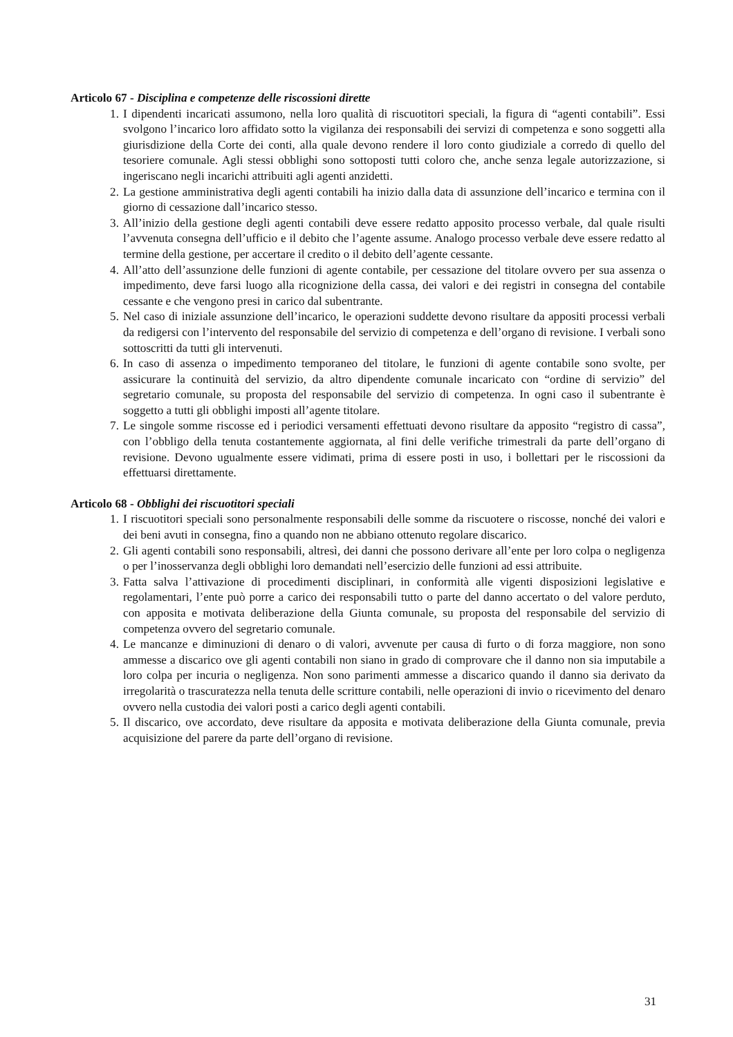Articolo 67 - Disciplina e competenze delle riscossioni dirette
1. I dipendenti incaricati assumono, nella loro qualità di riscuotitori speciali, la figura di “agenti contabili”. Essi svolgono l’incarico loro affidato sotto la vigilanza dei responsabili dei servizi di competenza e sono soggetti alla giurisdizione della Corte dei conti, alla quale devono rendere il loro conto giudiziale a corredo di quello del tesoriere comunale. Agli stessi obblighi sono sottoposti tutti coloro che, anche senza legale autorizzazione, si ingeriscano negli incarichi attribuiti agli agenti anzidetti.
2. La gestione amministrativa degli agenti contabili ha inizio dalla data di assunzione dell’incarico e termina con il giorno di cessazione dall’incarico stesso.
3. All’inizio della gestione degli agenti contabili deve essere redatto apposito processo verbale, dal quale risulti l’avvenuta consegna dell’ufficio e il debito che l’agente assume. Analogo processo verbale deve essere redatto al termine della gestione, per accertare il credito o il debito dell’agente cessante.
4. All’atto dell’assunzione delle funzioni di agente contabile, per cessazione del titolare ovvero per sua assenza o impedimento, deve farsi luogo alla ricognizione della cassa, dei valori e dei registri in consegna del contabile cessante e che vengono presi in carico dal subentrante.
5. Nel caso di iniziale assunzione dell’incarico, le operazioni suddette devono risultare da appositi processi verbali da redigersi con l’intervento del responsabile del servizio di competenza e dell’organo di revisione. I verbali sono sottoscritti da tutti gli intervenuti.
6. In caso di assenza o impedimento temporaneo del titolare, le funzioni di agente contabile sono svolte, per assicurare la continuità del servizio, da altro dipendente comunale incaricato con “ordine di servizio” del segretario comunale, su proposta del responsabile del servizio di competenza. In ogni caso il subentrante è soggetto a tutti gli obblighi imposti all’agente titolare.
7. Le singole somme riscosse ed i periodici versamenti effettuati devono risultare da apposito “registro di cassa”, con l’obbligo della tenuta costantemente aggiornata, al fini delle verifiche trimestrali da parte dell’organo di revisione. Devono ugualmente essere vidimati, prima di essere posti in uso, i bollettari per le riscossioni da effettuarsi direttamente.
Articolo 68 - Obblighi dei riscuotitori speciali
1. I riscuotitori speciali sono personalmente responsabili delle somme da riscuotere o riscosse, nonché dei valori e dei beni avuti in consegna, fino a quando non ne abbiano ottenuto regolare discarico.
2. Gli agenti contabili sono responsabili, altresì, dei danni che possono derivare all’ente per loro colpa o negligenza o per l’inosservanza degli obblighi loro demandati nell’esercizio delle funzioni ad essi attribuite.
3. Fatta salva l’attivazione di procedimenti disciplinari, in conformità alle vigenti disposizioni legislative e regolamentari, l’ente può porre a carico dei responsabili tutto o parte del danno accertato o del valore perduto, con apposita e motivata deliberazione della Giunta comunale, su proposta del responsabile del servizio di competenza ovvero del segretario comunale.
4. Le mancanze e diminuzioni di denaro o di valori, avvenute per causa di furto o di forza maggiore, non sono ammesse a discarico ove gli agenti contabili non siano in grado di comprovare che il danno non sia imputabile a loro colpa per incuria o negligenza. Non sono parimenti ammesse a discarico quando il danno sia derivato da irregolarità o trascuratezza nella tenuta delle scritture contabili, nelle operazioni di invio o ricevimento del denaro ovvero nella custodia dei valori posti a carico degli agenti contabili.
5. Il discarico, ove accordato, deve risultare da apposita e motivata deliberazione della Giunta comunale, previa acquisizione del parere da parte dell’organo di revisione.
31